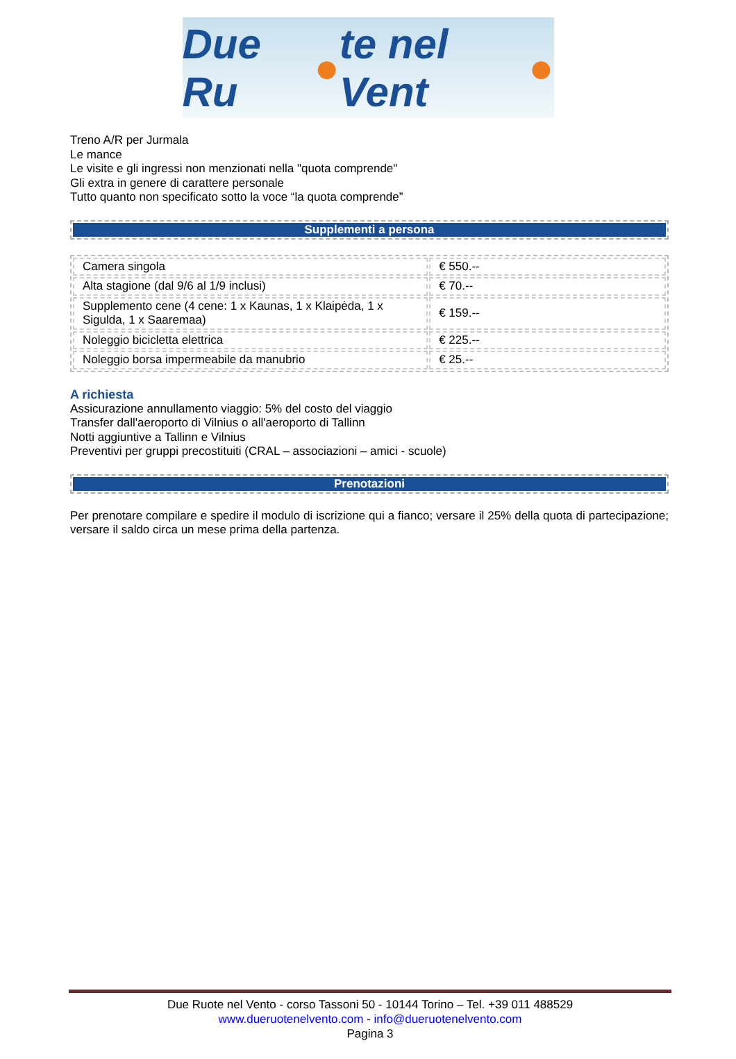Due Ru ● te nel Vent ●
Treno A/R per Jurmala
Le mance
Le visite e gli ingressi non menzionati nella "quota comprende"
Gli extra in genere di carattere personale
Tutto quanto non specificato sotto la voce “la quota comprende”
Supplementi a persona
| Camera singola | € 550.-- |
| Alta stagione (dal 9/6 al 1/9 inclusi) | € 70.-- |
| Supplemento cene (4 cene: 1 x Kaunas, 1 x Klaipėda, 1 x Sigulda, 1 x Saaremaa) | € 159.-- |
| Noleggio bicicletta elettrica | € 225.-- |
| Noleggio borsa impermeabile da manubrio | € 25.-- |
A richiesta
Assicurazione annullamento viaggio: 5% del costo del viaggio
Transfer dall'aeroporto di Vilnius o all'aeroporto di Tallinn
Notti aggiuntive a Tallinn e Vilnius
Preventivi per gruppi precostituiti (CRAL – associazioni – amici - scuole)
Prenotazioni
Per prenotare compilare e spedire il modulo di iscrizione qui a fianco; versare il 25% della quota di partecipazione; versare il saldo circa un mese prima della partenza.
Due Ruote nel Vento - corso Tassoni 50 - 10144 Torino – Tel. +39 011 488529
www.dueruotenelvento.com - info@dueruotenelvento.com
Pagina 3